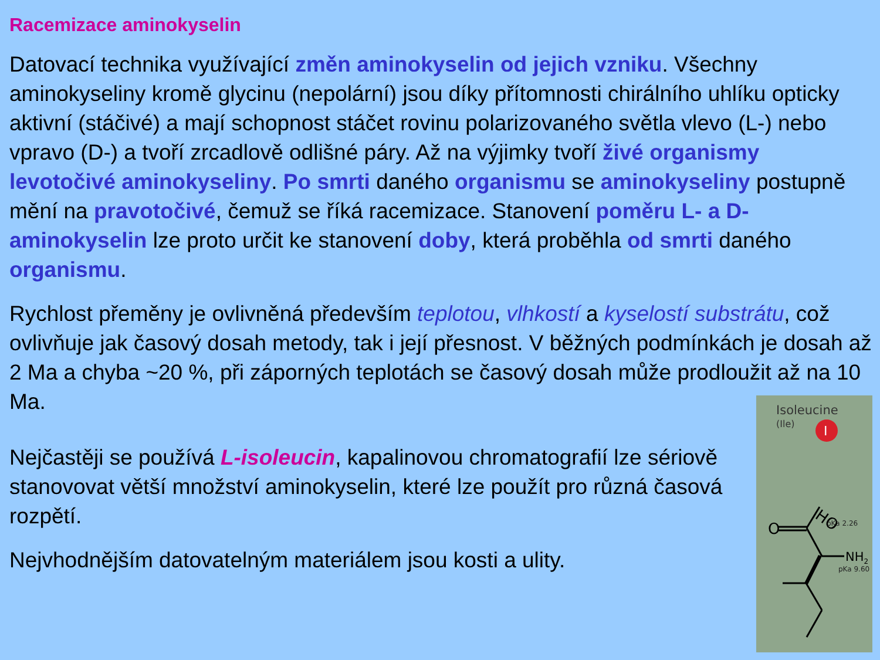Racemizace aminokyselin
Datovací technika využívající změn aminokyselin od jejich vzniku. Všechny aminokyseliny kromě glycinu (nepolární) jsou díky přítomnosti chirálního uhlíku opticky aktivní (stáčivé) a mají schopnost stáčet rovinu polarizovaného světla vlevo (L-) nebo vpravo (D-) a tvoří zrcadlově odlišné páry. Až na výjimky tvoří živé organismy levotočivé aminokyseliny. Po smrti daného organismu se aminokyseliny postupně mění na pravotočivé, čemuž se říká racemizace. Stanovení poměru L- a D- aminokyselin lze proto určit ke stanovení doby, která proběhla od smrti daného organismu.
Rychlost přeměny je ovlivněná především teplotou, vlhkostí a kyselostí substrátu, což ovlivňuje jak časový dosah metody, tak i její přesnost. V běžných podmínkách je dosah až 2 Ma a chyba ~20 %, při záporných teplotách se časový dosah může prodloužit až na 10 Ma.
Nejčastěji se používá L-isoleucin, kapalinovou chromatografií lze sériově stanovovat větší množství aminokyselin, které lze použít pro různá časová rozpětí.
Nejvhodnějším datovatelným materiálem jsou kosti a ulity.
Isoleucine
(Ile)
I
pKa 2.26
HO
O
NH2
pKa 9.60